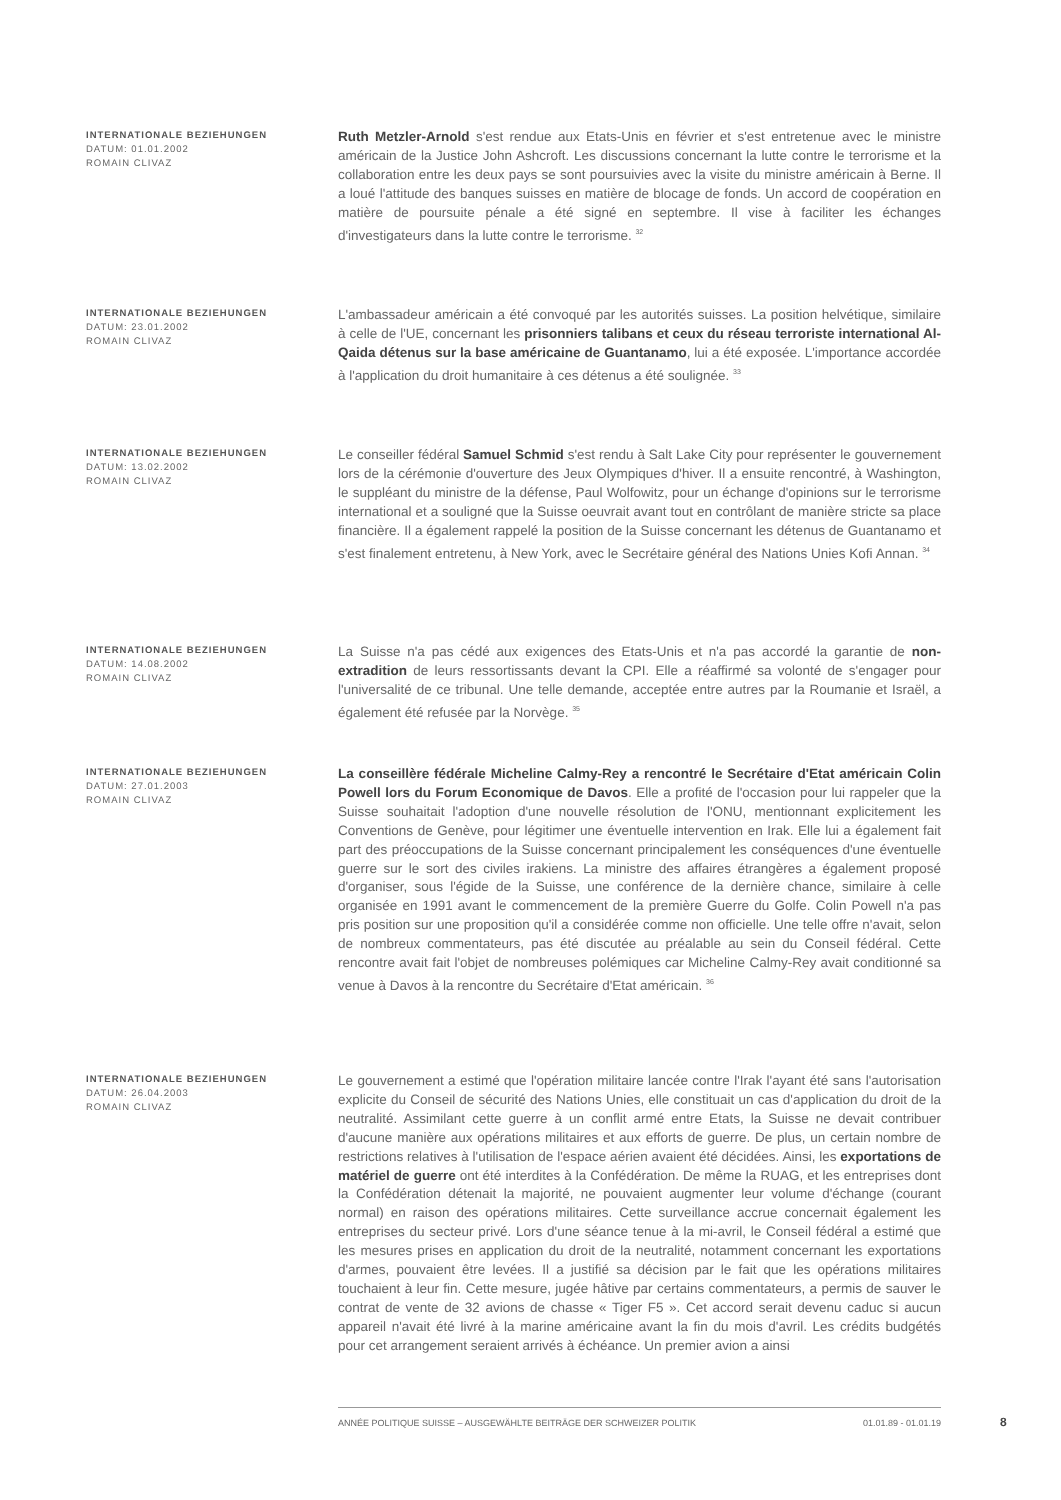INTERNATIONALE BEZIEHUNGEN
DATUM: 01.01.2002
ROMAIN CLIVAZ
Ruth Metzler-Arnold s'est rendue aux Etats-Unis en février et s'est entretenue avec le ministre américain de la Justice John Ashcroft. Les discussions concernant la lutte contre le terrorisme et la collaboration entre les deux pays se sont poursuivies avec la visite du ministre américain à Berne. Il a loué l'attitude des banques suisses en matière de blocage de fonds. Un accord de coopération en matière de poursuite pénale a été signé en septembre. Il vise à faciliter les échanges d'investigateurs dans la lutte contre le terrorisme. <sup>32</sup>
INTERNATIONALE BEZIEHUNGEN
DATUM: 23.01.2002
ROMAIN CLIVAZ
L'ambassadeur américain a été convoqué par les autorités suisses. La position helvétique, similaire à celle de l'UE, concernant les prisonniers talibans et ceux du réseau terroriste international Al-Qaida détenus sur la base américaine de Guantanamo, lui a été exposée. L'importance accordée à l'application du droit humanitaire à ces détenus a été soulignée. <sup>33</sup>
INTERNATIONALE BEZIEHUNGEN
DATUM: 13.02.2002
ROMAIN CLIVAZ
Le conseiller fédéral Samuel Schmid s'est rendu à Salt Lake City pour représenter le gouvernement lors de la cérémonie d'ouverture des Jeux Olympiques d'hiver. Il a ensuite rencontré, à Washington, le suppléant du ministre de la défense, Paul Wolfowitz, pour un échange d'opinions sur le terrorisme international et a souligné que la Suisse oeuvrait avant tout en contrôlant de manière stricte sa place financière. Il a également rappelé la position de la Suisse concernant les détenus de Guantanamo et s'est finalement entretenu, à New York, avec le Secrétaire général des Nations Unies Kofi Annan. <sup>34</sup>
INTERNATIONALE BEZIEHUNGEN
DATUM: 14.08.2002
ROMAIN CLIVAZ
La Suisse n'a pas cédé aux exigences des Etats-Unis et n'a pas accordé la garantie de non-extradition de leurs ressortissants devant la CPI. Elle a réaffirmé sa volonté de s'engager pour l'universalité de ce tribunal. Une telle demande, acceptée entre autres par la Roumanie et Israël, a également été refusée par la Norvège. <sup>35</sup>
INTERNATIONALE BEZIEHUNGEN
DATUM: 27.01.2003
ROMAIN CLIVAZ
La conseillère fédérale Micheline Calmy-Rey a rencontré le Secrétaire d'Etat américain Colin Powell lors du Forum Economique de Davos. Elle a profité de l'occasion pour lui rappeler que la Suisse souhaitait l'adoption d'une nouvelle résolution de l'ONU, mentionnant explicitement les Conventions de Genève, pour légitimer une éventuelle intervention en Irak. Elle lui a également fait part des préoccupations de la Suisse concernant principalement les conséquences d'une éventuelle guerre sur le sort des civiles irakiens. La ministre des affaires étrangères a également proposé d'organiser, sous l'égide de la Suisse, une conférence de la dernière chance, similaire à celle organisée en 1991 avant le commencement de la première Guerre du Golfe. Colin Powell n'a pas pris position sur une proposition qu'il a considérée comme non officielle. Une telle offre n'avait, selon de nombreux commentateurs, pas été discutée au préalable au sein du Conseil fédéral. Cette rencontre avait fait l'objet de nombreuses polémiques car Micheline Calmy-Rey avait conditionné sa venue à Davos à la rencontre du Secrétaire d'Etat américain. <sup>36</sup>
INTERNATIONALE BEZIEHUNGEN
DATUM: 26.04.2003
ROMAIN CLIVAZ
Le gouvernement a estimé que l'opération militaire lancée contre l'Irak l'ayant été sans l'autorisation explicite du Conseil de sécurité des Nations Unies, elle constituait un cas d'application du droit de la neutralité. Assimilant cette guerre à un conflit armé entre Etats, la Suisse ne devait contribuer d'aucune manière aux opérations militaires et aux efforts de guerre. De plus, un certain nombre de restrictions relatives à l'utilisation de l'espace aérien avaient été décidées. Ainsi, les exportations de matériel de guerre ont été interdites à la Confédération. De même la RUAG, et les entreprises dont la Confédération détenait la majorité, ne pouvaient augmenter leur volume d'échange (courant normal) en raison des opérations militaires. Cette surveillance accrue concernait également les entreprises du secteur privé. Lors d'une séance tenue à la mi-avril, le Conseil fédéral a estimé que les mesures prises en application du droit de la neutralité, notamment concernant les exportations d'armes, pouvaient être levées. Il a justifié sa décision par le fait que les opérations militaires touchaient à leur fin. Cette mesure, jugée hâtive par certains commentateurs, a permis de sauver le contrat de vente de 32 avions de chasse « Tiger F5 ». Cet accord serait devenu caduc si aucun appareil n'avait été livré à la marine américaine avant la fin du mois d'avril. Les crédits budgétés pour cet arrangement seraient arrivés à échéance. Un premier avion a ainsi
ANNÉE POLITIQUE SUISSE – AUSGEWÄHLTE BEITRÄGE DER SCHWEIZER POLITIK 01.01.89 - 01.01.19
8